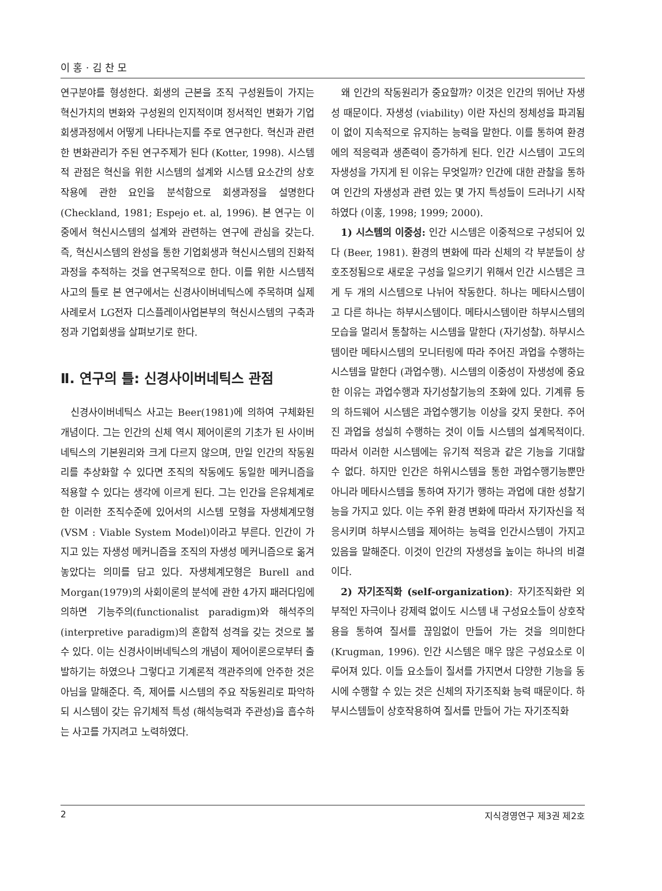이 홍 · 김 찬 모
연구분야를 형성한다. 회생의 근본을 조직 구성원들이 가지는 혁신가치의 변화와 구성원의 인지적이며 정서적인 변화가 기업회생과정에서 어떻게 나타나는지를 주로 연구한다. 혁신과 관련한 변화관리가 주된 연구주제가 된다 (Kotter, 1998). 시스템적 관점은 혁신을 위한 시스템의 설계와 시스템 요소간의 상호작용에 관한 요인을 분석함으로 회생과정을 설명한다 (Checkland, 1981; Espejo et. al, 1996). 본 연구는 이중에서 혁신시스템의 설계와 관련하는 연구에 관심을 갖는다. 즉, 혁신시스템의 완성을 통한 기업회생과 혁신시스템의 진화적 과정을 추적하는 것을 연구목적으로 한다. 이를 위한 시스템적 사고의 틀로 본 연구에서는 신경사이버네틱스에 주목하며 실제 사례로서 LG전자 디스플레이사업본부의 혁신시스템의 구축과정과 기업회생을 살펴보기로 한다.
Ⅱ. 연구의 틀: 신경사이버네틱스 관점
신경사이버네틱스 사고는 Beer(1981)에 의하여 구체화된 개념이다. 그는 인간의 신체 역시 제어이론의 기초가 된 사이버네틱스의 기본원리와 크게 다르지 않으며, 만일 인간의 작동원리를 추상화할 수 있다면 조직의 작동에도 동일한 메커니즘을 적용할 수 있다는 생각에 이르게 된다. 그는 인간을 은유체계로 한 이러한 조직수준에 있어서의 시스템 모형을 자생체계모형(VSM : Viable System Model)이라고 부른다. 인간이 가지고 있는 자생성 메커니즘을 조직의 자생성 메커니즘으로 옮겨 놓았다는 의미를 담고 있다. 자생체계모형은 Burell and Morgan(1979)의 사회이론의 분석에 관한 4가지 패러다임에 의하면 기능주의(functionalist paradigm)와 해석주의(interpretive paradigm)의 혼합적 성격을 갖는 것으로 볼 수 있다. 이는 신경사이버네틱스의 개념이 제어이론으로부터 출발하기는 하였으나 그렇다고 기계론적 객관주의에 안주한 것은 아님을 말해준다. 즉, 제어를 시스템의 주요 작동원리로 파악하되 시스템이 갖는 유기체적 특성 (해석능력과 주관성)을 흡수하는 사고를 가지려고 노력하였다.
왜 인간의 작동원리가 중요할까? 이것은 인간의 뛰어난 자생성 때문이다. 자생성 (viability) 이란 자신의 정체성을 파괴됨이 없이 지속적으로 유지하는 능력을 말한다. 이를 통하여 환경에의 적응력과 생존력이 증가하게 된다. 인간 시스템이 고도의 자생성을 가지게 된 이유는 무엇일까? 인간에 대한 관찰을 통하여 인간의 자생성과 관련 있는 몇 가지 특성들이 드러나기 시작하였다 (이홍, 1998; 1999; 2000).
1) 시스템의 이중성: 인간 시스템은 이중적으로 구성되어 있다 (Beer, 1981). 환경의 변화에 따라 신체의 각 부분들이 상호조정됨으로 새로운 구성을 일으키기 위해서 인간 시스템은 크게 두 개의 시스템으로 나뉘어 작동한다. 하나는 메타시스템이고 다른 하나는 하부시스템이다. 메타시스템이란 하부시스템의 모습을 멀리서 통찰하는 시스템을 말한다 (자기성찰). 하부시스템이란 메타시스템의 모니터링에 따라 주어진 과업을 수행하는 시스템을 말한다 (과업수행). 시스템의 이중성이 자생성에 중요한 이유는 과업수행과 자기성찰기능의 조화에 있다. 기계류 등의 하드웨어 시스템은 과업수행기능 이상을 갖지 못한다. 주어진 과업을 성실히 수행하는 것이 이들 시스템의 설계목적이다. 따라서 이러한 시스템에는 유기적 적응과 같은 기능을 기대할 수 없다. 하지만 인간은 하위시스템을 통한 과업수행기능뿐만 아니라 메타시스템을 통하여 자기가 행하는 과업에 대한 성찰기능을 가지고 있다. 이는 주위 환경 변화에 따라서 자기자신을 적응시키며 하부시스템을 제어하는 능력을 인간시스템이 가지고 있음을 말해준다. 이것이 인간의 자생성을 높이는 하나의 비결이다.
2) 자기조직화 (self-organization): 자기조직화란 외부적인 자극이나 강제력 없이도 시스템 내 구성요소들이 상호작용을 통하여 질서를 끊임없이 만들어 가는 것을 의미한다 (Krugman, 1996). 인간 시스템은 매우 많은 구성요소로 이루어져 있다. 이들 요소들이 질서를 가지면서 다양한 기능을 동시에 수행할 수 있는 것은 신체의 자기조직화 능력 때문이다. 하부시스템들이 상호작용하여 질서를 만들어 가는 자기조직화
2 지식경영연구 제3권 제2호